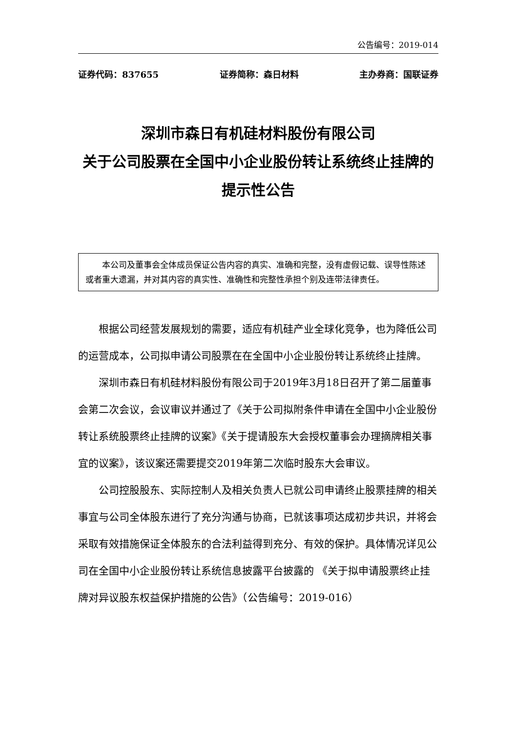公告编号：2019-014
证券代码：837655 证券简称：森日材料 主办券商：国联证券
深圳市森日有机硅材料股份有限公司
关于公司股票在全国中小企业股份转让系统终止挂牌的提示性公告
本公司及董事会全体成员保证公告内容的真实、准确和完整，没有虚假记载、误导性陈述或者重大遗漏，并对其内容的真实性、准确性和完整性承担个别及连带法律责任。
根据公司经营发展规划的需要，适应有机硅产业全球化竞争，也为降低公司的运营成本，公司拟申请公司股票在在全国中小企业股份转让系统终止挂牌。
深圳市森日有机硅材料股份有限公司于2019年3月18日召开了第二届董事会第二次会议，会议审议并通过了《关于公司拟附条件申请在全国中小企业股份转让系统股票终止挂牌的议案》《关于提请股东大会授权董事会办理摘牌相关事宜的议案》，该议案还需要提交2019年第二次临时股东大会审议。
公司控股股东、实际控制人及相关负责人已就公司申请终止股票挂牌的相关事宜与公司全体股东进行了充分沟通与协商，已就该事项达成初步共识，并将会采取有效措施保证全体股东的合法利益得到充分、有效的保护。具体情况详见公司在全国中小企业股份转让系统信息披露平台披露的 《关于拟申请股票终止挂牌对异议股东权益保护措施的公告》（公告编号：2019-016）